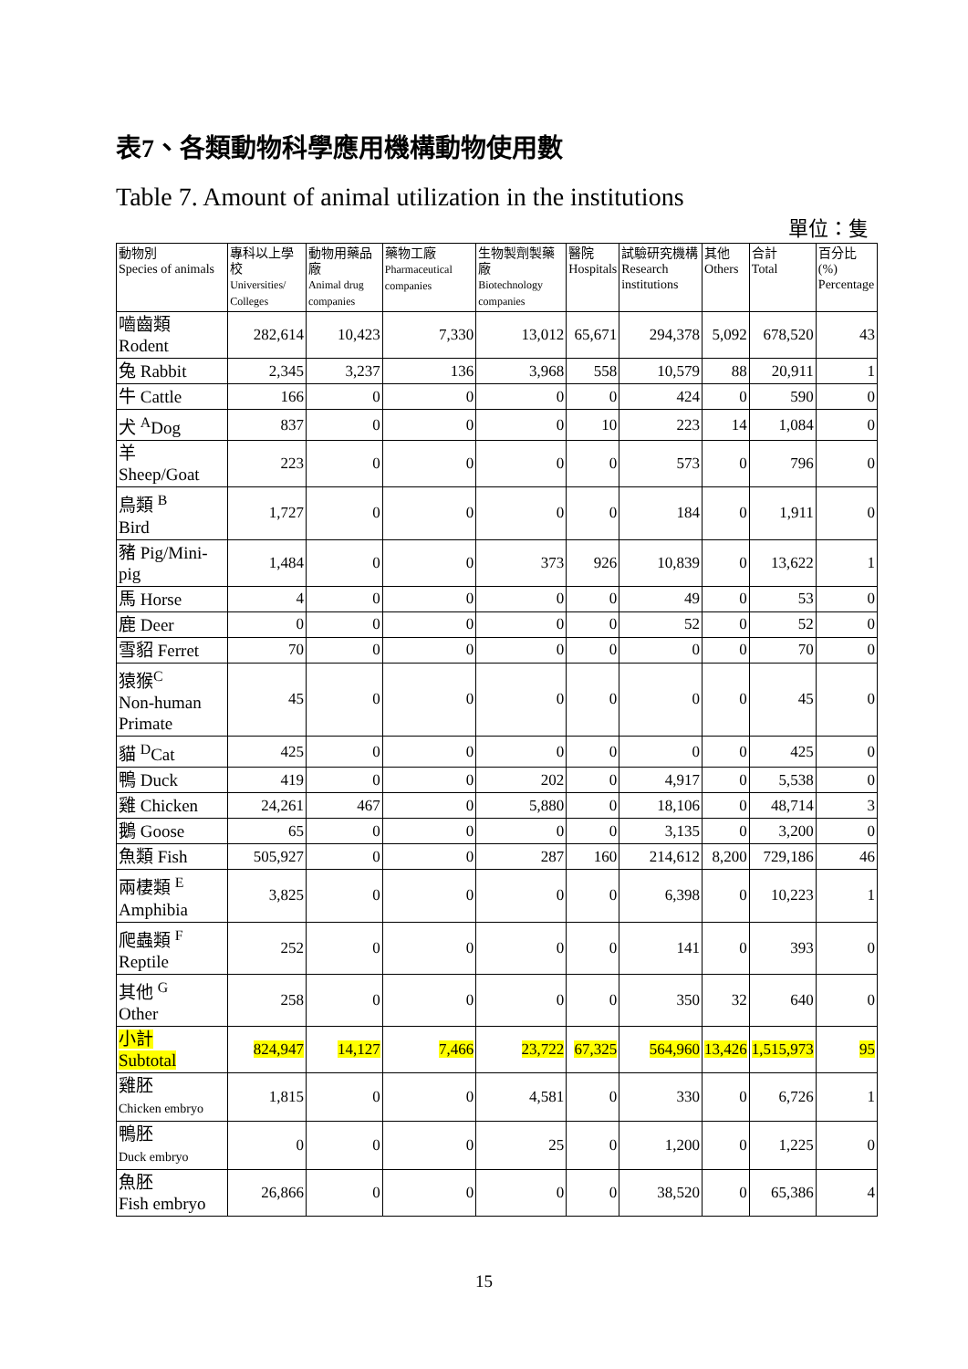表7、各類動物科學應用機構動物使用數
Table 7. Amount of animal utilization in the institutions
單位：隻
| 動物別 Species of animals | 專科以上學校 Universities/ Colleges | 動物用藥品廠 Animal drug companies | 藥物工廠 Pharmaceutical companies | 生物製劑製藥廠 Biotechnology companies | 醫院 Hospitals | 試驗研究機構 Research institutions | 其他 Others | 合計 Total | 百分比(%) Percentage |
| --- | --- | --- | --- | --- | --- | --- | --- | --- | --- |
| 嚙齒類 Rodent | 282,614 | 10,423 | 7,330 | 13,012 | 65,671 | 294,378 | 5,092 | 678,520 | 43 |
| 兔 Rabbit | 2,345 | 3,237 | 136 | 3,968 | 558 | 10,579 | 88 | 20,911 | 1 |
| 牛 Cattle | 166 | 0 | 0 | 0 | 0 | 424 | 0 | 590 | 0 |
| 犬 <sup>A</sup>Dog | 837 | 0 | 0 | 0 | 10 | 223 | 14 | 1,084 | 0 |
| 羊 Sheep/Goat | 223 | 0 | 0 | 0 | 0 | 573 | 0 | 796 | 0 |
| 鳥類 <sup>B</sup> Bird | 1,727 | 0 | 0 | 0 | 0 | 184 | 0 | 1,911 | 0 |
| 豬 Pig/Mini-pig | 1,484 | 0 | 0 | 373 | 926 | 10,839 | 0 | 13,622 | 1 |
| 馬 Horse | 4 | 0 | 0 | 0 | 0 | 49 | 0 | 53 | 0 |
| 鹿 Deer | 0 | 0 | 0 | 0 | 0 | 52 | 0 | 52 | 0 |
| 雪貂 Ferret | 70 | 0 | 0 | 0 | 0 | 0 | 0 | 70 | 0 |
| 猿猴<sup>C</sup> Non-human Primate | 45 | 0 | 0 | 0 | 0 | 0 | 0 | 45 | 0 |
| 貓 <sup>D</sup>Cat | 425 | 0 | 0 | 0 | 0 | 0 | 0 | 425 | 0 |
| 鴨 Duck | 419 | 0 | 0 | 202 | 0 | 4,917 | 0 | 5,538 | 0 |
| 雞 Chicken | 24,261 | 467 | 0 | 5,880 | 0 | 18,106 | 0 | 48,714 | 3 |
| 鵝 Goose | 65 | 0 | 0 | 0 | 0 | 3,135 | 0 | 3,200 | 0 |
| 魚類 Fish | 505,927 | 0 | 0 | 287 | 160 | 214,612 | 8,200 | 729,186 | 46 |
| 兩棲類 <sup>E</sup> Amphibia | 3,825 | 0 | 0 | 0 | 0 | 6,398 | 0 | 10,223 | 1 |
| 爬蟲類 <sup>F</sup> Reptile | 252 | 0 | 0 | 0 | 0 | 141 | 0 | 393 | 0 |
| 其他 <sup>G</sup> Other | 258 | 0 | 0 | 0 | 0 | 350 | 32 | 640 | 0 |
| 小計 Subtotal | 824,947 | 14,127 | 7,466 | 23,722 | 67,325 | 564,960 | 13,426 | 1,515,973 | 95 |
| 雞胚 Chicken embryo | 1,815 | 0 | 0 | 4,581 | 0 | 330 | 0 | 6,726 | 1 |
| 鴨胚 Duck embryo | 0 | 0 | 0 | 25 | 0 | 1,200 | 0 | 1,225 | 0 |
| 魚胚 Fish embryo | 26,866 | 0 | 0 | 0 | 0 | 38,520 | 0 | 65,386 | 4 |
15